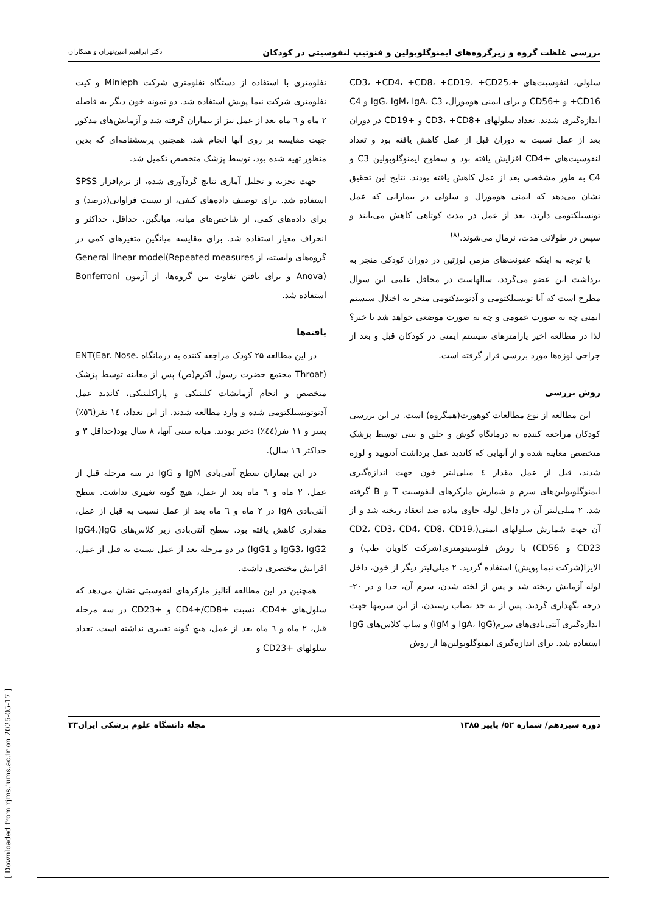بررسی غلظت گروه و زیرگروه‌های ایمنوگلوبولین و فنوتیپ لنفوسیتی در کودکان دکتر ابراهیم امین‌تهران و همکاران
سلولی، لنفوسیت‌های +CD3، +CD4، +CD8، +CD19، +CD25، +CD16 و +CD56 و برای ایمنی هومورال، IgG، IgM، IgA، C3 و C4 اندازه‌گیری شدند. تعداد سلولهای +CD3، +CD8 و +CD19 در دوران بعد از عمل نسبت به دوران قبل از عمل کاهش یافته بود و تعداد لنفوسیت‌های +CD4 افزایش یافته بود و سطوح ایمنوگلوبولین C3 و C4 به طور مشخصی بعد از عمل کاهش یافته بودند. نتایج این تحقیق نشان می‌دهد که ایمنی هومورال و سلولی در بیمارانی که عمل تونسیلکتومی دارند، بعد از عمل در مدت کوتاهی کاهش می‌یابند و سپس در طولانی مدت، نرمال می‌شوند.<sup>(۸)</sup>
با توجه به اینکه عفونت‌های مزمن لوزتین در دوران کودکی منجر به برداشت این عضو می‌گردد، سالهاست در محافل علمی این سوال مطرح است که آیا تونسیلکتومی و آدنوییدکتومی منجر به اختلال سیستم ایمنی چه به صورت عمومی و چه به صورت موضعی خواهد شد یا خیر؟ لذا در مطالعه اخیر پارامترهای سیستم ایمنی در کودکان قبل و بعد از جراحی لوزه‌ها مورد بررسی قرار گرفته است.
روش بررسی
این مطالعه از نوع مطالعات کوهورت(همگروه) است. در این بررسی کودکان مراجعه کننده به درمانگاه گوش و حلق و بینی توسط پزشک متخصص معاینه شده و از آنهایی که کاندید عمل برداشت آدنویید و لوزه شدند، قبل از عمل مقدار ٤ میلی‌لیتر خون جهت اندازه‌گیری ایمنوگلوبولین‌های سرم و شمارش مارکرهای لنفوسیت T و B گرفته شد. ۲ میلی‌لیتر آن در داخل لوله حاوی ماده ضد انعقاد ریخته شد و از آن جهت شمارش سلولهای ایمنی(CD2، CD3، CD4، CD8، CD19، CD23 و CD56) با روش فلوسیتومتری(شرکت کاویان طب) و الایزا(شرکت نیما پویش) استفاده گردید. ۲ میلی‌لیتر دیگر از خون، داخل لوله آزمایش ریخته شد و پس از لخته شدن، سرم آن، جدا و در ۲۰- درجه نگهداری گردید. پس از به حد نصاب رسیدن، از این سرمها جهت اندازه‌گیری آنتی‌بادی‌های سرم(IgA، IgG و IgM) و ساب کلاس‌های IgG استفاده شد. برای اندازه‌گیری ایمنوگلوبولین‌ها از روش
نفلومتری با استفاده از دستگاه نفلومتری شرکت Minieph و کیت نفلومتری شرکت نیما پویش استفاده شد. دو نمونه خون دیگر به فاصله ۲ ماه و ٦ ماه بعد از عمل نیز از بیماران گرفته شد و آزمایش‌های مذکور جهت مقایسه بر روی آنها انجام شد. همچنین پرسشنامه‌ای که بدین منظور تهیه شده بود، توسط پزشک متخصص تکمیل شد.
جهت تجزیه و تحلیل آماری نتایج گردآوری شده، از نرم‌افزار SPSS استفاده شد. برای توصیف داده‌های کیفی، از نسبت فراوانی(درصد) و برای داده‌های کمی، از شاخص‌های میانه، میانگین، حداقل، حداکثر و انحراف معیار استفاده شد. برای مقایسه میانگین متغیرهای کمی در گروه‌های وابسته، از General linear model(Repeated measures Anova) و برای یافتن تفاوت بین گروه‌ها، از آزمون Bonferroni استفاده شد.
یافته‌ها
در این مطالعه ۲۵ کودک مراجعه کننده به درمانگاه ENT(Ear. Nose. Throat) مجتمع حضرت رسول اکرم(ص) پس از معاینه توسط پزشک متخصص و انجام آزمایشات کلینیکی و پاراکلینیکی، کاندید عمل آدنوتونسیلکتومی شده و وارد مطالعه شدند. از این تعداد، ١٤ نفر(٥٦٪) پسر و ١١ نفر(٤٤٪) دختر بودند. میانه سنی آنها، ٨ سال بود(حداقل ٣ و حداکثر ١٦ سال).
در این بیماران سطح آنتی‌بادی IgM و IgG در سه مرحله قبل از عمل، ۲ ماه و ٦ ماه بعد از عمل، هیچ گونه تغییری نداشت. سطح آنتی‌بادی IgA در ۲ ماه و ٦ ماه بعد از عمل نسبت به قبل از عمل، مقداری کاهش یافته بود. سطح آنتی‌بادی زیر کلاس‌های IgG(IgG4، IgG3، IgG2 و IgG1) در دو مرحله بعد از عمل نسبت به قبل از عمل، افزایش مختصری داشت.
همچنین در این مطالعه آنالیز مارکرهای لنفوسیتی نشان می‌دهد که سلول‌های +CD4، نسبت +CD4+/CD8 و +CD23 در سه مرحله قبل، ۲ ماه و ٦ ماه بعد از عمل، هیچ گونه تغییری نداشته است. تعداد سلولهای +CD23 و
دوره سیزدهم/ شماره ۵۲/ پاییز ۱۳۸۵ مجله دانشگاه علوم پزشکی ایران۳۳
[ Downloaded from rjms.iums.ac.ir on 2025-05-17 ]